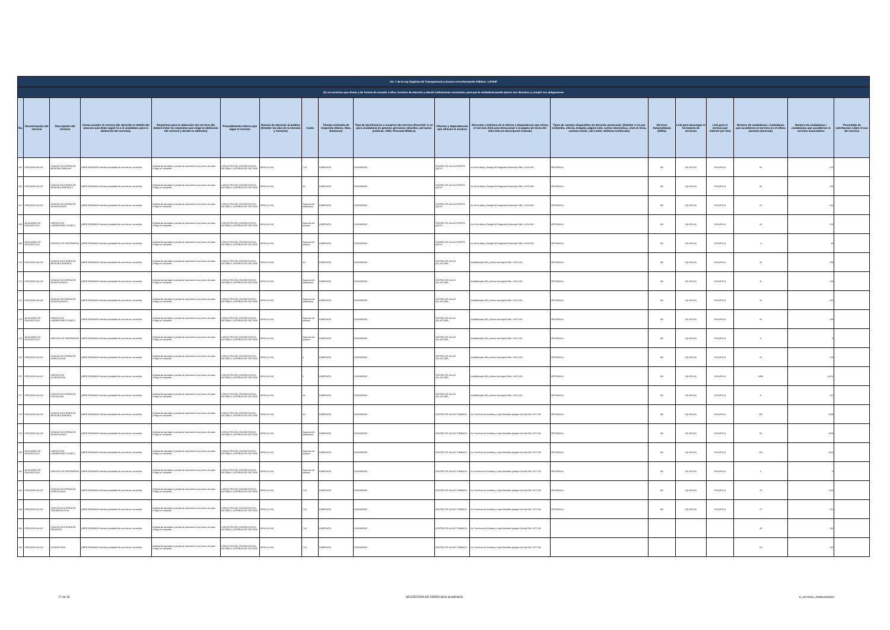| Art. 7 de la Ley Orgánica de Transparencia y Acceso a la Información Pública - LOTAIP | | | | | | | | | | | | | | | | | | |
| d) Los servicios que ofrece y las formas de acceder a ellos, horarios de atención y demás indicaciones necesarias, para que la ciudadanía pueda ejercer sus derechos y cumplir sus obligaciones | | | | | | | | | | | | | | | | | | |
| No. | Denominación del servicio | Descripción del servicio | Cómo acceder al servicio (Se describe el detalle del proceso que debe seguir la o el ciudadano para la obtención del servicio). | Requisitos para la obtención del servicio (Se deberá listar los requisitos que exige la obtención del servicio y donde se obtienen) | Procedimiento interno que sigue el servicio | Horario de atención al público (Detallar los días de la semana y horarios) | Costo | Tiempo estimado de respuesta (Horas, Días, Semanas) | Tipo de beneficiarios o usuarios del servicio (Describir si es para ciudadanía en general, personas naturales, personas jurídicas, ONG, Personal Médico) | Oficinas y dependencias que ofrecen el servicio | Dirección y teléfono de la oficina y dependencia que ofrece el servicio (link para direccionar a la página de inicio del sitio web y/o descripción manual) | Tipos de canales disponibles de atención presencial: (Detallar si es por ventanilla, oficina, brigada, página web, correo electrónico, chat en línea, contact center, call center, teléfono institución) | Servicio Automatizado (Si/No) | Link para descargar el formulario de servicios | Link para el servicio por internet (on line) | Número de ciudadanos / ciudadanas que accedieron al servicio en el último período (mensual) | Número de ciudadanos / ciudadanas que accedieron al servicio acumulativo | Porcentaje de satisfacción sobre el uso del servicio |
| 165 | ATENCIÓN SALUD | CONSULTA EXTERNA DE MEDICINA FAMILIAR | LIBRE DEMANDA:Solicitan prestación de servicio por ventanilla | 1Cédula de identidad o partida de nacimiento si es menor de edad. 2.Pago en ventanilla | 1.REGISTRO DEL PACIENTE EN EL SISTEMA 2. ENTREGA DE FACTURA | 08:00 A 16:30 | 7,45 | INMEDIATO | COMUNIDAD | CENTRO DE SALUD PUERTO QUITO | Av.18 de Mayo y Pasaje N3 Diagonal al Municipio Telfs .:2156-458. | VENTANILLA | NO | NO APLICA | NO APLICA | 50 | 476 | |
| 166 | ATENCIÓN SALUD | CONSULTA EXTERNA DE MEDICINA GENERAL 1 | LIBRE DEMANDA:Solicitan prestación de servicio por ventanilla | 1Cédula de identidad o partida de nacimiento si es menor de edad. 2.Pago en ventanilla | 1.REGISTRO DEL PACIENTE EN EL SISTEMA 2. ENTREGA DE FACTURA | 08:00 A 16:30 | 3,5 | INMEDIATO | COMUNIDAD | CENTRO DE SALUD PUERTO QUITO | Av.18 de Mayo y Pasaje N3 Diagonal al Municipio Telfs .:2156-458. | VENTANILLA | NO | NO APLICA | NO APLICA | 34 | 605 | |
| 167 | ATENCIÓN SALUD | CONSULTA EXTERNA DE ODONTOLOGÍA | LIBRE DEMANDA:Solicitan prestación de servicio por ventanilla | 1Cédula de identidad o partida de nacimiento si es menor de edad. 2.Pago en ventanilla | 1.REGISTRO DEL PACIENTE EN EL SISTEMA 2. ENTREGA DE FACTURA | 08:00 A 16:30 | Depende del tratamiento | INMEDIATO | COMUNIDAD | CENTRO DE SALUD PUERTO QUITO | Av.18 de Mayo y Pasaje N3 Diagonal al Municipio Telfs .:2156-458. | VENTANILLA | NO | NO APLICA | NO APLICA | 32 | 444 | |
| 168 | AUXILIARES DE DIAGNÓSTICO | SERVICIO DE LABORATORIO CLÍNICO | LIBRE DEMANDA:Solicitan prestación de servicio por ventanilla | 1Cédula de identidad o partida de nacimiento si es menor de edad. 2.Pago en ventanilla | 1.REGISTRO DEL PACIENTE EN EL SISTEMA 2. ENTREGA DE FACTURA | 08:00 A 16:30 | Depende del examen | INMEDIATO | COMUNIDAD | CENTRO DE SALUD PUERTO QUITO | Av.18 de Mayo y Pasaje N3 Diagonal al Municipio Telfs .:2156-458. | VENTANILLA | NO | NO APLICA | NO APLICA | 34 | 628 | |
| 169 | AUXILIARES DE DIAGNÓSTICO | SERVICIO DE ENFERMERIA | LIBRE DEMANDA:Solicitan prestación de servicio por ventanilla | 1Cédula de identidad o partida de nacimiento si es menor de edad. 2.Pago en ventanilla | 1.REGISTRO DEL PACIENTE EN EL SISTEMA 2. ENTREGA DE FACTURA | 08:00 A 16:30 | Depende del examen | INMEDIATO | COMUNIDAD | CENTRO DE SALUD PUERTO QUITO | Av.18 de Mayo y Pasaje N3 Diagonal al Municipio Telfs .:2156-458. | VENTANILLA | NO | NO APLICA | NO APLICA | 4 | 40 | |
| 170 | ATENCIÓN SALUD | CONSULTA EXTERNA DE MEDICINA GENERAL | LIBRE DEMANDA:Solicitan prestación de servicio por ventanilla | 1Cédula de identidad o partida de nacimiento si es menor de edad. 2.Pago en ventanilla | 1.REGISTRO DEL PACIENTE EN EL SISTEMA 2. ENTREGA DE FACTURA | 08:00 A 10:00 | 3,5 | INMEDIATO | COMUNIDAD | CENTRO DE SALUD VILLAFLORA | AvMaldonado 406 y Alonso de Angulo Telfs .:2647-250. | VENTANILLA | NO | NO APLICA | NO APLICA | 36 | 603 | |
| 171 | ATENCIÓN SALUD | CONSULTA EXTERNA DE ODONTOLOGÍA 1 | LIBRE DEMANDA:Solicitan prestación de servicio por ventanilla | 1Cédula de identidad o partida de nacimiento si es menor de edad. 2.Pago en ventanilla | 1.REGISTRO DEL PACIENTE EN EL SISTEMA 2. ENTREGA DE FACTURA | 08:00 A 10:00 | Depende del tratamiento | INMEDIATO | COMUNIDAD | CENTRO DE SALUD VILLAFLORA | AvMaldonado 406 y Alonso de Angulo Telfs .:2647-250. | VENTANILLA | NO | NO APLICA | NO APLICA | 11 | 206 | |
| 172 | ATENCIÓN SALUD | CONSULTA EXTERNA DE ODONTOLOGÍA 2 | LIBRE DEMANDA:Solicitan prestación de servicio por ventanilla | 1Cédula de identidad o partida de nacimiento si es menor de edad. 2.Pago en ventanilla | 1.REGISTRO DEL PACIENTE EN EL SISTEMA 2. ENTREGA DE FACTURA | 08:00 A 10:00 | Depende del tratamiento | INMEDIATO | COMUNIDAD | CENTRO DE SALUD VILLAFLORA | AvMaldonado 406 y Alonso de Angulo Telfs .:2647-250. | VENTANILLA | NO | NO APLICA | NO APLICA | 13 | 366 | |
| 173 | AUXILIARES DE DIAGNÓSTICO | SERVICIO DE LABORATORIO CLÍNICO | LIBRE DEMANDA:Solicitan prestación de servicio por ventanilla | 1Cédula de identidad o partida de nacimiento si es menor de edad. 2.Pago en ventanilla | 1.REGISTRO DEL PACIENTE EN EL SISTEMA 2. ENTREGA DE FACTURA | 08:00 A 16:30 | Depende del examen | INMEDIATO | COMUNIDAD | CENTRO DE SALUD VILLAFLORA | AvMaldonado 406 y Alonso de Angulo Telfs .:2647-250. | VENTANILLA | NO | NO APLICA | NO APLICA | 32 | 333 | |
| 174 | AUXILIARES DE DIAGNÓSTICO | SERVICIO DE ENFERMERIA | LIBRE DEMANDA:Solicitan prestación de servicio por ventanilla | 1Cédula de identidad o partida de nacimiento si es menor de edad. 2.Pago en ventanilla | 1.REGISTRO DEL PACIENTE EN EL SISTEMA 2. ENTREGA DE FACTURA | 08:00 A 16:30 | Depende del examen | INMEDIATO | COMUNIDAD | CENTRO DE SALUD VILLAFLORA | AvMaldonado 406 y Alonso de Angulo Telfs .:2647-250. | VENTANILLA | NO | NO APLICA | NO APLICA | 0 | 0 | |
| 175 | ATENCIÓN SALUD | CONSULTA EXTERNA DE GINECOLOGÍA | LIBRE DEMANDA:Solicitan prestación de servicio por ventanilla | 1Cédula de identidad o partida de nacimiento si es menor de edad. 2.Pago en ventanilla | 1.REGISTRO DEL PACIENTE EN EL SISTEMA 2. ENTREGA DE FACTURA | 08:00 A 16:30 | 6 | INMEDIATO | COMUNIDAD | CENTRO DE SALUD VILLAFLORA | AvMaldonado 406 y Alonso de Angulo Telfs .:2647-250. | VENTANILLA | NO | NO APLICA | NO APLICA | 20 | 279 | |
| 176 | ATENCIÓN SALUD | SERVICIO DE ACUPUNTURA | LIBRE DEMANDA:Solicitan prestación de servicio por ventanilla | 1Cédula de identidad o partida de nacimiento si es menor de edad. 2.Pago en ventanilla | 1.REGISTRO DEL PACIENTE EN EL SISTEMA 2. ENTREGA DE FACTURA | 08:00 A 16:30 | 5 | INMEDIATO | COMUNIDAD | CENTRO DE SALUD VILLAFLORA | AvMaldonado 406 y Alonso de Angulo Telfs .:2647-250. | VENTANILLA | NO | NO APLICA | NO APLICA | 1000 | 21451 | |
| 177 | ATENCIÓN SALUD | CONSULTA EXTERNA DE PSICOLOGÍA | LIBRE DEMANDA:Solicitan prestación de servicio por ventanilla | 1Cédula de identidad o partida de nacimiento si es menor de edad. 2.Pago en ventanilla | 1.REGISTRO DEL PACIENTE EN EL SISTEMA 2. ENTREGA DE FACTURA | 08:00 A 16:30 | 10 | INMEDIATO | COMUNIDAD | CENTRO DE SALUD VILLAFLORA | AvMaldonado 406 y Alonso de Angulo Telfs .:2647-250. | VENTANILLA | NO | NO APLICA | NO APLICA | 0 | 267 | |
| 178 | ATENCIÓN SALUD | CONSULTA EXTERNA DE MEDICINA GENERAL | LIBRE DEMANDA:Solicitan prestación de servicio por ventanilla | 1Cédula de identidad o partida de nacimiento si es menor de edad. 2.Pago en ventanilla | 1.REGISTRO DEL PACIENTE EN EL SISTEMA 2. ENTREGA DE FACTURA | 08:00 A 16:30 | 3,5 | INMEDIATO | COMUNIDAD | CENTRO DE SALUD TUMBACO | Av. Francisco de Orellana y Juan Montalvo (parque Central) Telf: 2377-102 | VENTANILLA | NO | NO APLICA | NO APLICA | 186 | 3508 | |
| 179 | ATENCIÓN SALUD | CONSULTA EXTERNA DE ODONTOLOGÍA | LIBRE DEMANDA:Solicitan prestación de servicio por ventanilla | 1Cédula de identidad o partida de nacimiento si es menor de edad. 2.Pago en ventanilla | 1.REGISTRO DEL PACIENTE EN EL SISTEMA 2. ENTREGA DE FACTURA | 08:00 A 16:30 | Depende del tratamiento | INMEDIATO | COMUNIDAD | CENTRO DE SALUD TUMBACO | Av. Francisco de Orellana y Juan Montalvo (parque Central) Telf: 2377-102 | VENTANILLA | NO | NO APLICA | NO APLICA | 82 | 1436 | |
| 180 | AUXILIARES DE DIAGNÓSTICO | SERVICIO DE LABORATORIO CLÍNICO | LIBRE DEMANDA:Solicitan prestación de servicio por ventanilla | 1Cédula de identidad o partida de nacimiento si es menor de edad. 2.Pago en ventanilla | 1.REGISTRO DEL PACIENTE EN EL SISTEMA 2. ENTREGA DE FACTURA | 08:00 A 16:30 | Depende del examen | INMEDIATO | COMUNIDAD | CENTRO DE SALUD TUMBACO | Av. Francisco de Orellana y Juan Montalvo (parque Central) Telf: 2377-102 | VENTANILLA | NO | NO APLICA | NO APLICA | 153 | 2326 | |
| 181 | AUXILIARES DE DIAGNÓSTICO | SERVICIO DE ENFERMERIA | LIBRE DEMANDA:Solicitan prestación de servicio por ventanilla | 1Cédula de identidad o partida de nacimiento si es menor de edad. 2.Pago en ventanilla | 1.REGISTRO DEL PACIENTE EN EL SISTEMA 2. ENTREGA DE FACTURA | 08:00 A 16:30 | Depende del examen | INMEDIATO | COMUNIDAD | CENTRO DE SALUD TUMBACO | Av. Francisco de Orellana y Juan Montalvo (parque Central) Telf: 2377-102 | VENTANILLA | NO | NO APLICA | NO APLICA | 0 | 0 | |
| 182 | ATENCIÓN SALUD | CONSULTA EXTERNA DE GINECOLOGÍA | LIBRE DEMANDA:Solicitan prestación de servicio por ventanilla | 1Cédula de identidad o partida de nacimiento si es menor de edad. 2.Pago en ventanilla | 1.REGISTRO DEL PACIENTE EN EL SISTEMA 2. ENTREGA DE FACTURA | 08:00 A 16:30 | 7,45 | INMEDIATO | COMUNIDAD | CENTRO DE SALUD TUMBACO | Av. Francisco de Orellana y Juan Montalvo (parque Central) Telf: 2377-102 | VENTANILLA | NO | NO APLICA | NO APLICA | 78 | 2164 | |
| 183 | ATENCIÓN SALUD | CONSULTA EXTERNA DE TRAUMATOLOGÍA | LIBRE DEMANDA:Solicitan prestación de servicio por ventanilla | 1Cédula de identidad o partida de nacimiento si es menor de edad. 2.Pago en ventanilla | 1.REGISTRO DEL PACIENTE EN EL SISTEMA 2. ENTREGA DE FACTURA | 08:00 A 16:30 | 7,45 | INMEDIATO | COMUNIDAD | CENTRO DE SALUD TUMBACO | Av. Francisco de Orellana y Juan Montalvo (parque Central) Telf: 2377-102 | VENTANILLA | NO | NO APLICA | NO APLICA | 27 | 312 | |
| 184 | ATENCIÓN SALUD | CONSULTA EXTERNA DE PEDIATRÍA | LIBRE DEMANDA:Solicitan prestación de servicio por ventanilla | 1Cédula de identidad o partida de nacimiento si es menor de edad. 2.Pago en ventanilla | 1.REGISTRO DEL PACIENTE EN EL SISTEMA 2. ENTREGA DE FACTURA | 08:00 A 16:30 | 7,45 | INMEDIATO | COMUNIDAD | CENTRO DE SALUD TUMBACO | Av. Francisco de Orellana y Juan Montalvo (parque Central) Telf: 2377-102 | | | | | 43 | 234 | |
| 185 | ATENCIÓN SALUD | ACUPUNTURA | LIBRE DEMANDA:Solicitan prestación de servicio por ventanilla | 1Cédula de identidad o partida de nacimiento si es menor de edad. 2.Pago en ventanilla | 1.REGISTRO DEL PACIENTE EN EL SISTEMA 2. ENTREGA DE FACTURA | 08:00 A 16:30 | 7,45 | INMEDIATO | COMUNIDAD | CENTRO DE SALUD TUMBACO | Av. Francisco de Orellana y Juan Montalvo (parque Central) Telf: 2377-102 | | | | | 64 | 145 | |
17 de 33 SECRETARÍA DE DERECHOS HUMANOS d_servicios_institucionales